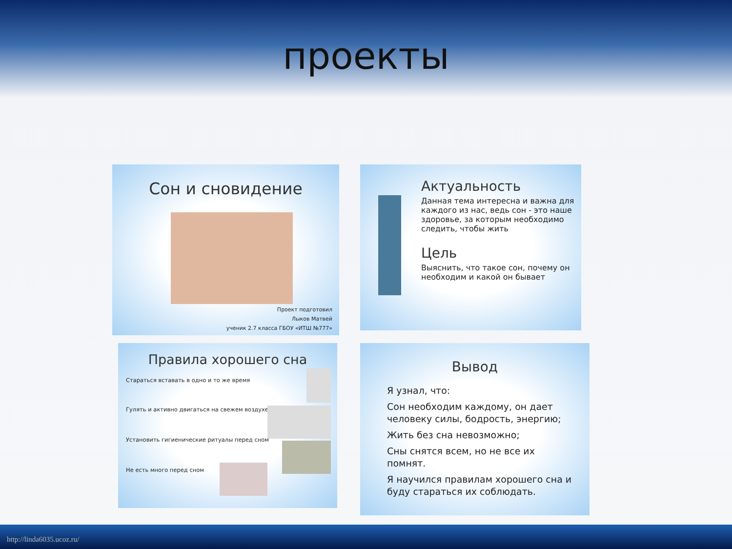проекты
Сон и сновидение
Проект подготовил
Лыков Матвей
ученик 2.7 класса ГБОУ «ИТШ №777»
Актуальность
Данная тема интересна и важна для каждого из нас, ведь сон - это наше здоровье, за которым необходимо следить, чтобы жить
Цель
Выяснить, что такое сон, почему он необходим и какой он бывает
Правила хорошего сна
Стараться вставать в одно и то же время
Гулять и активно двигаться на свежем воздухе
Установить гигиенические ритуалы перед сном
Не есть много перед сном
Вывод
Я узнал, что:
Сон необходим каждому, он дает человеку силы, бодрость, энергию;
Жить без сна невозможно;
Сны снятся всем, но не все их помнят.
Я научился правилам хорошего сна и буду стараться их соблюдать.
http://linda6035.ucoz.ru/